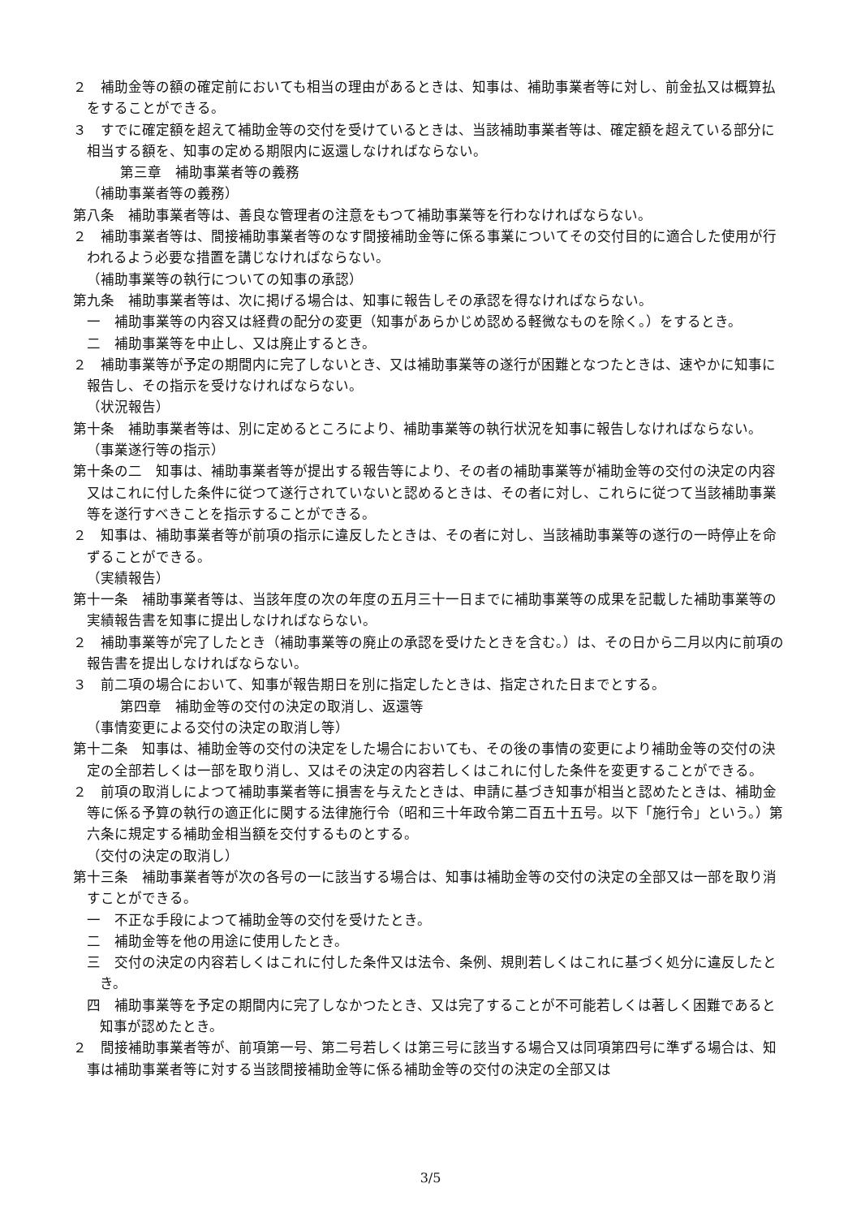２　補助金等の額の確定前においても相当の理由があるときは、知事は、補助事業者等に対し、前金払又は概算払をすることができる。
３　すでに確定額を超えて補助金等の交付を受けているときは、当該補助事業者等は、確定額を超えている部分に相当する額を、知事の定める期限内に返還しなければならない。
第三章　補助事業者等の義務
（補助事業者等の義務）
第八条　補助事業者等は、善良な管理者の注意をもつて補助事業等を行わなければならない。
２　補助事業者等は、間接補助事業者等のなす間接補助金等に係る事業についてその交付目的に適合した使用が行われるよう必要な措置を講じなければならない。
（補助事業等の執行についての知事の承認）
第九条　補助事業者等は、次に掲げる場合は、知事に報告しその承認を得なければならない。
一　補助事業等の内容又は経費の配分の変更（知事があらかじめ認める軽微なものを除く。）をするとき。
二　補助事業等を中止し、又は廃止するとき。
２　補助事業等が予定の期間内に完了しないとき、又は補助事業等の遂行が困難となつたときは、速やかに知事に報告し、その指示を受けなければならない。
（状況報告）
第十条　補助事業者等は、別に定めるところにより、補助事業等の執行状況を知事に報告しなければならない。
（事業遂行等の指示）
第十条の二　知事は、補助事業者等が提出する報告等により、その者の補助事業等が補助金等の交付の決定の内容又はこれに付した条件に従つて遂行されていないと認めるときは、その者に対し、これらに従つて当該補助事業等を遂行すべきことを指示することができる。
２　知事は、補助事業者等が前項の指示に違反したときは、その者に対し、当該補助事業等の遂行の一時停止を命ずることができる。
（実績報告）
第十一条　補助事業者等は、当該年度の次の年度の五月三十一日までに補助事業等の成果を記載した補助事業等の実績報告書を知事に提出しなければならない。
２　補助事業等が完了したとき（補助事業等の廃止の承認を受けたときを含む。）は、その日から二月以内に前項の報告書を提出しなければならない。
３　前二項の場合において、知事が報告期日を別に指定したときは、指定された日までとする。
第四章　補助金等の交付の決定の取消し、返還等
（事情変更による交付の決定の取消し等）
第十二条　知事は、補助金等の交付の決定をした場合においても、その後の事情の変更により補助金等の交付の決定の全部若しくは一部を取り消し、又はその決定の内容若しくはこれに付した条件を変更することができる。
２　前項の取消しによつて補助事業者等に損害を与えたときは、申請に基づき知事が相当と認めたときは、補助金等に係る予算の執行の適正化に関する法律施行令（昭和三十年政令第二百五十五号。以下「施行令」という。）第六条に規定する補助金相当額を交付するものとする。
（交付の決定の取消し）
第十三条　補助事業者等が次の各号の一に該当する場合は、知事は補助金等の交付の決定の全部又は一部を取り消すことができる。
一　不正な手段によつて補助金等の交付を受けたとき。
二　補助金等を他の用途に使用したとき。
三　交付の決定の内容若しくはこれに付した条件又は法令、条例、規則若しくはこれに基づく処分に違反したとき。
四　補助事業等を予定の期間内に完了しなかつたとき、又は完了することが不可能若しくは著しく困難であると知事が認めたとき。
２　間接補助事業者等が、前項第一号、第二号若しくは第三号に該当する場合又は同項第四号に準ずる場合は、知事は補助事業者等に対する当該間接補助金等に係る補助金等の交付の決定の全部又は
3/5